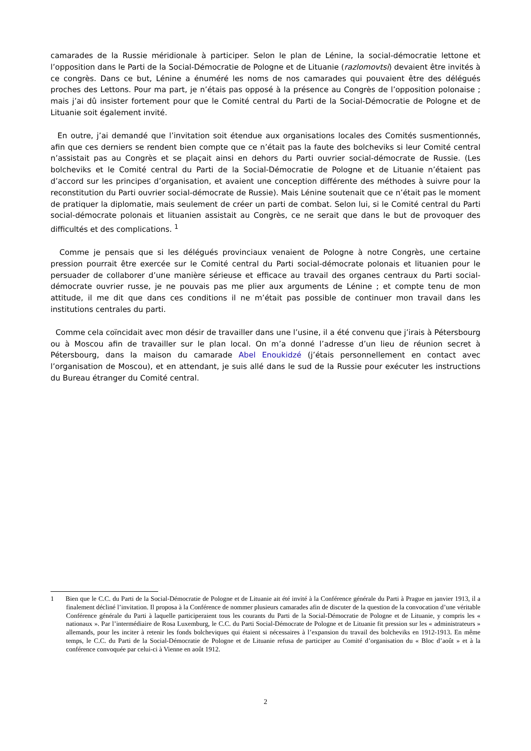camarades de la Russie méridionale à participer. Selon le plan de Lénine, la social-démocratie lettone et l’opposition dans le Parti de la Social-Démocratie de Pologne et de Lituanie (razlomovtsi) devaient être invités à ce congrès. Dans ce but, Lénine a énuméré les noms de nos camarades qui pouvaient être des délégués proches des Lettons. Pour ma part, je n’étais pas opposé à la présence au Congrès de l’opposition polonaise ; mais j’ai dû insister fortement pour que le Comité central du Parti de la Social-Démocratie de Pologne et de Lituanie soit également invité.
En outre, j’ai demandé que l’invitation soit étendue aux organisations locales des Comités susmentionnés, afin que ces derniers se rendent bien compte que ce n’était pas la faute des bolcheviks si leur Comité central n’assistait pas au Congrès et se plaçait ainsi en dehors du Parti ouvrier social-démocrate de Russie. (Les bolcheviks et le Comité central du Parti de la Social-Démocratie de Pologne et de Lituanie n’étaient pas d’accord sur les principes d’organisation, et avaient une conception différente des méthodes à suivre pour la reconstitution du Parti ouvrier social-démocrate de Russie). Mais Lénine soutenait que ce n’était pas le moment de pratiquer la diplomatie, mais seulement de créer un parti de combat. Selon lui, si le Comité central du Parti social-démocrate polonais et lituanien assistait au Congrès, ce ne serait que dans le but de provoquer des difficultés et des complications. <sup>1</sup>
Comme je pensais que si les délégués provinciaux venaient de Pologne à notre Congrès, une certaine pression pourrait être exercée sur le Comité central du Parti social-démocrate polonais et lituanien pour le persuader de collaborer d’une manière sérieuse et efficace au travail des organes centraux du Parti social-démocrate ouvrier russe, je ne pouvais pas me plier aux arguments de Lénine ; et compte tenu de mon attitude, il me dit que dans ces conditions il ne m’était pas possible de continuer mon travail dans les institutions centrales du parti.
Comme cela coïncidait avec mon désir de travailler dans une l’usine, il a été convenu que j’irais à Pétersbourg ou à Moscou afin de travailler sur le plan local. On m’a donné l’adresse d’un lieu de réunion secret à Pétersbourg, dans la maison du camarade Abel Enoukidzé (j’étais personnellement en contact avec l’organisation de Moscou), et en attendant, je suis allé dans le sud de la Russie pour exécuter les instructions du Bureau étranger du Comité central.
1 Bien que le C.C. du Parti de la Social-Démocratie de Pologne et de Lituanie ait été invité à la Conférence générale du Parti à Prague en janvier 1913, il a finalement décliné l’invitation. Il proposa à la Conférence de nommer plusieurs camarades afin de discuter de la question de la convocation d’une véritable Conférence générale du Parti à laquelle participeraient tous les courants du Parti de la Social-Démocratie de Pologne et de Lituanie, y compris les « nationaux ». Par l’intermédiaire de Rosa Luxemburg, le C.C. du Parti Social-Démocrate de Pologne et de Lituanie fit pression sur les « administrateurs » allemands, pour les inciter à retenir les fonds bolcheviques qui étaient si nécessaires à l’expansion du travail des bolcheviks en 1912-1913. En même temps, le C.C. du Parti de la Social-Démocratie de Pologne et de Lituanie refusa de participer au Comité d’organisation du « Bloc d’août » et à la conférence convoquée par celui-ci à Vienne en août 1912.
2